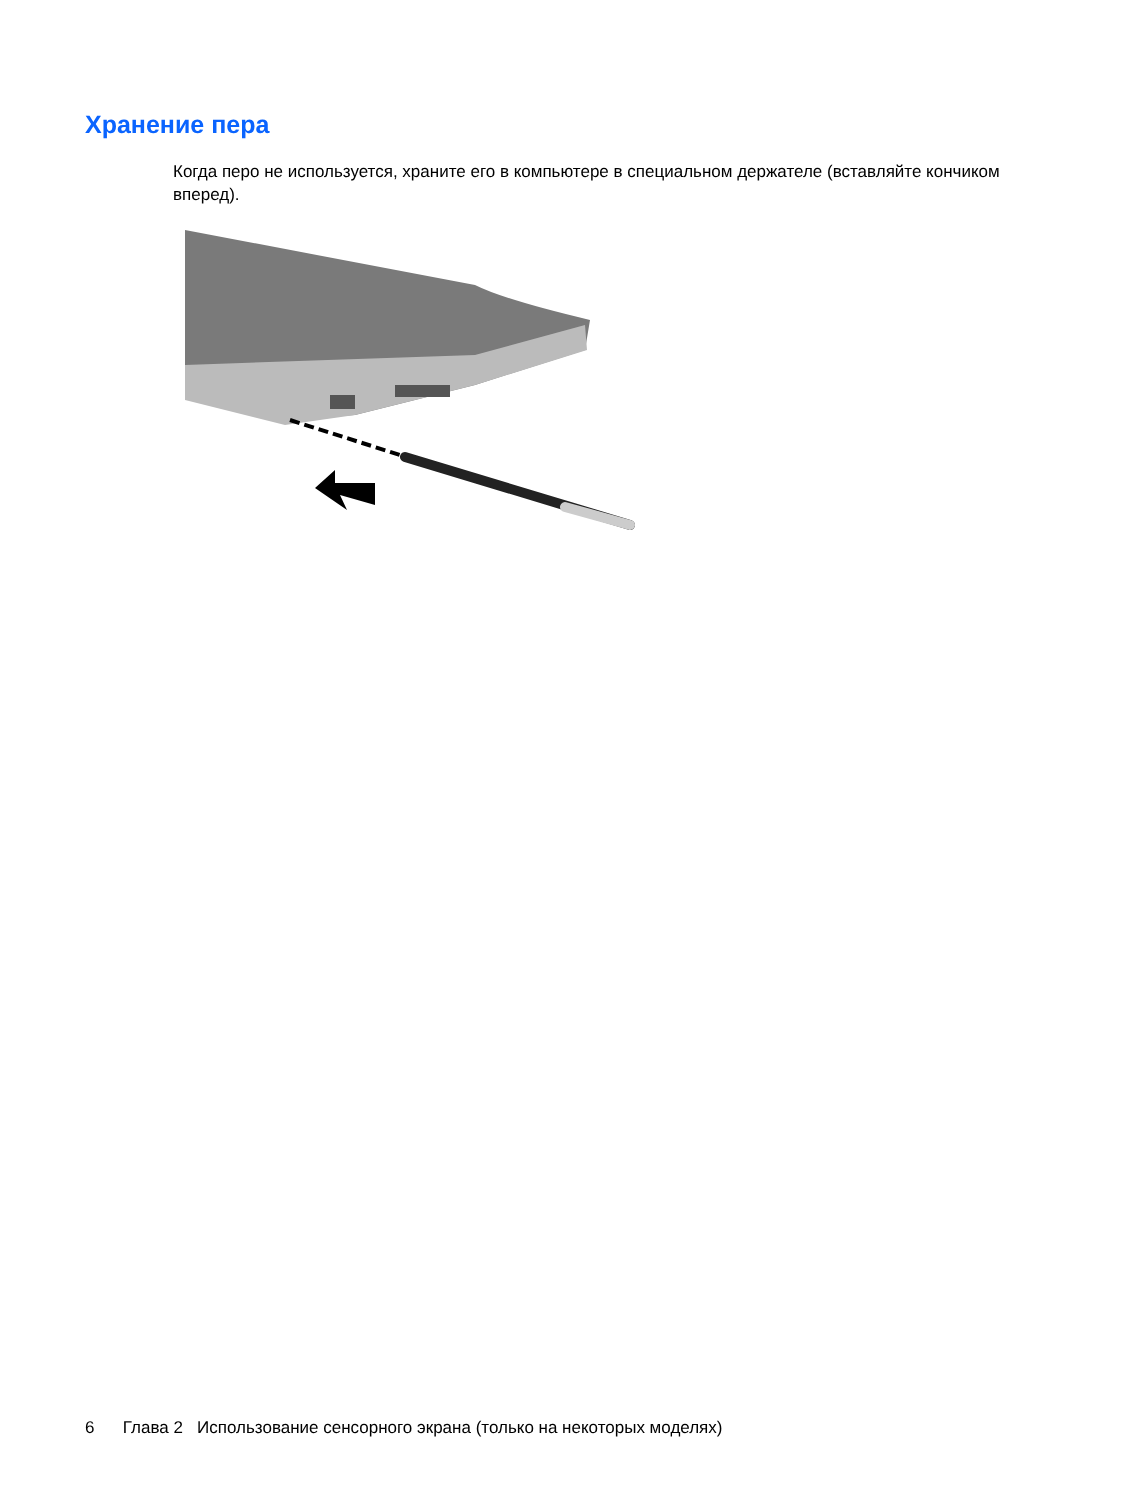Хранение пера
Когда перо не используется, храните его в компьютере в специальном держателе (вставляйте кончиком вперед).
6 Глава 2 Использование сенсорного экрана (только на некоторых моделях)